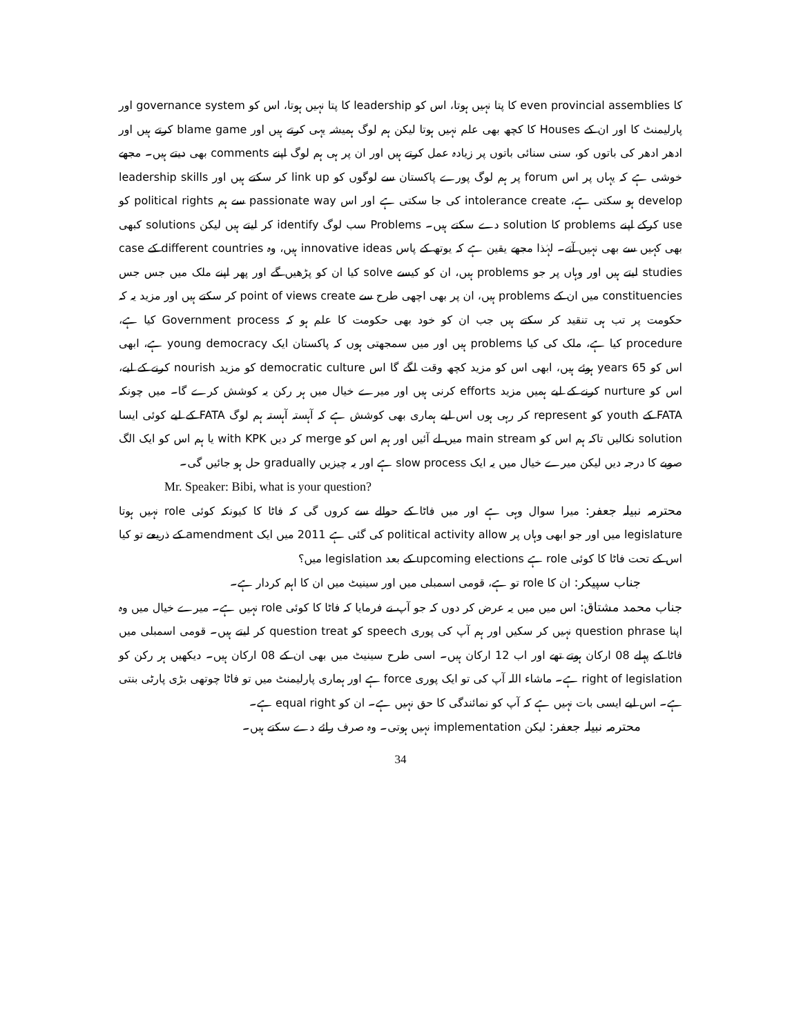کا even provincial assemblies کا پتا نہیں ہوتا، اس کو leadership کا پتا نہیں ہوتا، اس کو governance system اور پارلیمنٹ کا اور ان کے Houses کا کچھ بھی علم نہیں ہوتا لیکن ہم لوگ ہمیشہ یہی کرتے ہیں اور blame game کرتے ہیں اور ادھر ادھر کی باتوں کو، سنی سنائی باتوں پر زیادہ عمل کرتے ہیں اور ان پر ہی ہم لوگ اپنے comments بھی دیتے ہیں۔ مجھے خوشی ہے کہ یہاں پر اس forum پر ہم لوگ پورے پاکستان سے لوگوں کو link up کر سکتے ہیں اور leadership skills develop ہو سکتی ہے، intolerance create کی جا سکتی ہے اور اس passionate way سے ہم political rights کو use کرکے اپنے problems کا solution دے سکتے ہیں۔ Problems سب لوگ identify کر لیتے ہیں لیکن solutions کبھی بھی کہیں سے بھی نہیں آتے۔ لہٰذا مجھے یقین ہے کہ یوتھ کے پاس innovative ideas ہیں، وہ different countries کے case studies لیتے ہیں اور وہاں پر جو problems ہیں، ان کو کیسے solve کیا ان کو پڑھیں گے اور پھر اپنے ملک میں جس جس constituencies میں ان کے problems ہیں، ان پر بھی اچھی طرح سے point of views create کر سکتے ہیں اور مزید یہ کہ حکومت پر تب ہی تنقید کر سکتے ہیں جب ان کو خود بھی حکومت کا علم ہو کہ Government process کیا ہے، procedure کیا ہے، ملک کی کیا problems ہیں اور میں سمجھتی ہوں کہ پاکستان ایک young democracy ہے، ابھی اس کو 65 years ہوئے ہیں، ابھی اس کو مزید کچھ وقت لگے گا اس democratic culture کو مزید nourish کرنے کے لیے، اس کو nurture کرنے کے لیے ہمیں مزید efforts کرنی ہیں اور میرے خیال میں ہر رکن یہ کوشش کرے گا۔ میں چونکہ FATA کے youth کو represent کر رہی ہوں اس لیے ہماری بھی کوشش ہے کہ آہستہ آہستہ ہم لوگ FATA کے لیے کوئی ایسا solution نکالیں تاکہ ہم اس کو main stream میں لے آئیں اور ہم اس کو merge کر دیں with KPK یا ہم اس کو ایک الگ صوبے کا درجہ دیں لیکن میرے خیال میں یہ ایک slow process ہے اور یہ چیزیں gradually حل ہو جائیں گی۔
Mr. Speaker: Bibi, what is your question?
محترمہ نبیلہ جعفر: میرا سوال وہی ہے اور میں فاٹا کے حوالے سے کروں گی کہ فاٹا کا کیونکہ کوئی role نہیں ہوتا legislature میں اور جو ابھی وہاں پر political activity allow کی گئی ہے 2011 میں ایک amendment کے ذریعے تو کیا اس کے تحت فاٹا کا کوئی role ہے upcoming elections کے بعد legislation میں؟
جناب سپیکر: ان کا role تو ہے، قومی اسمبلی میں اور سینیٹ میں ان کا اہم کردار ہے۔
جناب محمد مشتاق: اس میں میں یہ عرض کر دوں کہ جو آپ نے فرمایا کہ فاٹا کا کوئی role نہیں ہے۔ میرے خیال میں وہ اپنا question phrase نہیں کر سکیں اور ہم آپ کی پوری speech کو question treat کر لیتے ہیں۔ قومی اسمبلی میں فاٹا کے پہلے 08 ارکان ہوتے تھے اور اب 12 ارکان ہیں۔ اسی طرح سینیٹ میں بھی ان کے 08 ارکان ہیں۔ دیکھیں ہر رکن کو right of legislation ہے۔ ماشاء اللہ آپ کی تو ایک پوری force ہے اور ہماری پارلیمنٹ میں تو فاٹا چوتھی بڑی پارٹی بنتی ہے۔ اس لیے ایسی بات نہیں ہے کہ آپ کو نمائندگی کا حق نہیں ہے۔ ان کو equal right ہے۔
محترمہ نبیلہ جعفر: لیکن implementation نہیں ہوتی۔ وہ صرف رائے دے سکتے ہیں۔
34